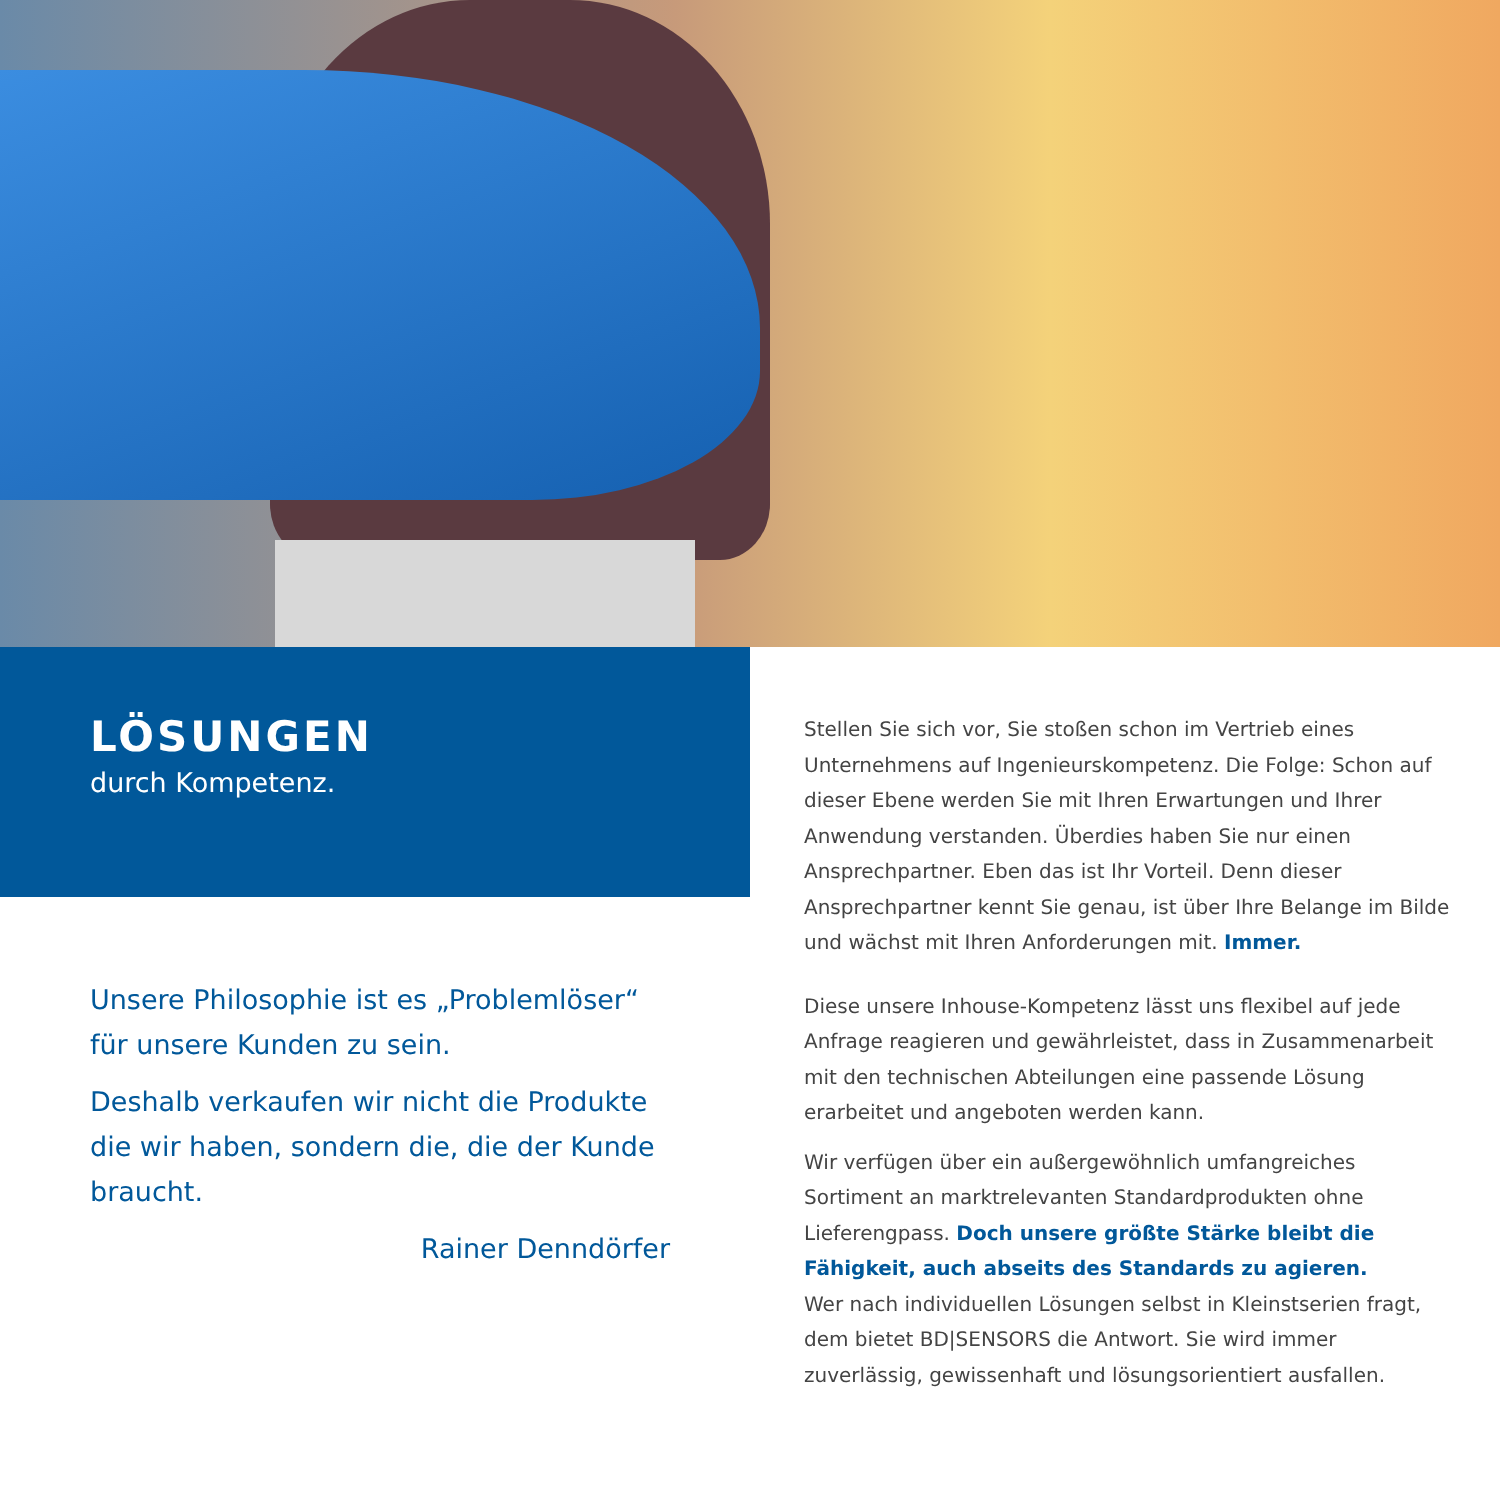LÖSUNGEN
durch Kompetenz.
Unsere Philosophie ist es „Problemlöser“ für unsere Kunden zu sein.
Deshalb verkaufen wir nicht die Produkte die wir haben, sondern die, die der Kunde braucht.
Rainer Denndörfer
Stellen Sie sich vor, Sie stoßen schon im Vertrieb eines Unterneh­mens auf Ingenieurskompetenz. Die Folge: Schon auf dieser Ebene werden Sie mit Ihren Erwartungen und Ihrer Anwendung verstan­den. Überdies haben Sie nur einen Ansprechpartner. Eben das ist Ihr Vorteil. Denn dieser Ansprechpartner kennt Sie genau, ist über Ihre Belange im Bilde und wächst mit Ihren Anforderungen mit. Immer.
Diese unsere Inhouse-Kompetenz lässt uns flexibel auf jede Anfrage reagieren und gewährleistet, dass in Zusammenarbeit mit den technischen Abteilungen eine passende Lösung erarbeitet und angeboten werden kann.
Wir verfügen über ein außergewöhnlich umfangreiches Sortiment an marktrelevanten Standardprodukten ohne Lieferengpass. Doch unsere größte Stärke bleibt die Fähigkeit, auch abseits des Standards zu agieren.
Wer nach individuellen Lösungen selbst in Kleinstserien fragt, dem bietet BD|SENSORS die Antwort. Sie wird immer zuverlässig, gewissenhaft und lösungsorientiert ausfallen.